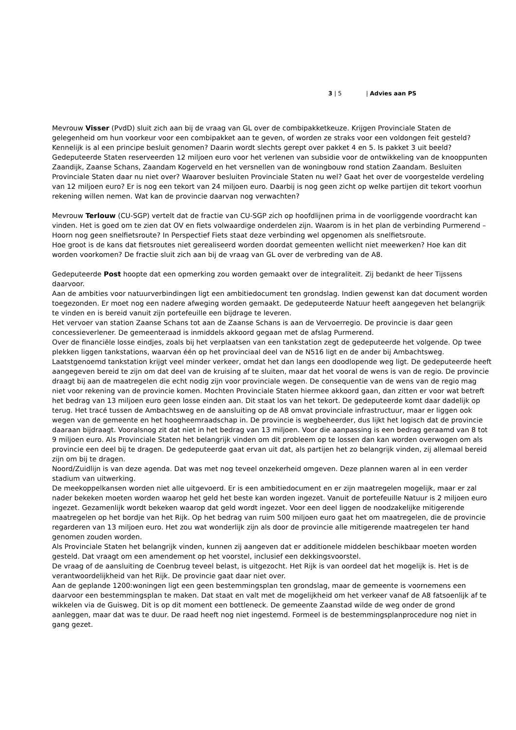3 | 5 | Advies aan PS
Mevrouw Visser (PvdD) sluit zich aan bij de vraag van GL over de combipakketkeuze. Krijgen Provinciale Staten de gelegenheid om hun voorkeur voor een combipakket aan te geven, of worden ze straks voor een voldongen feit gesteld? Kennelijk is al een principe besluit genomen? Daarin wordt slechts gerept over pakket 4 en 5. Is pakket 3 uit beeld?
Gedeputeerde Staten reserveerden 12 miljoen euro voor het verlenen van subsidie voor de ontwikkeling van de knooppunten Zaandijk, Zaanse Schans, Zaandam Kogerveld en het versnellen van de woningbouw rond station Zaandam. Besluiten Provinciale Staten daar nu niet over? Waarover besluiten Provinciale Staten nu wel? Gaat het over de voorgestelde verdeling van 12 miljoen euro? Er is nog een tekort van 24 miljoen euro. Daarbij is nog geen zicht op welke partijen dit tekort voorhun rekening willen nemen. Wat kan de provincie daarvan nog verwachten?
Mevrouw Terlouw (CU-SGP) vertelt dat de fractie van CU-SGP zich op hoofdlijnen prima in de voorliggende voordracht kan vinden. Het is goed om te zien dat OV en fiets volwaardige onderdelen zijn. Waarom is in het plan de verbinding Purmerend – Hoorn nog geen snelfietsroute? In Perspectief Fiets staat deze verbinding wel opgenomen als snelfietsroute.
Hoe groot is de kans dat fietsroutes niet gerealiseerd worden doordat gemeenten wellicht niet meewerken? Hoe kan dit worden voorkomen? De fractie sluit zich aan bij de vraag van GL over de verbreding van de A8.
Gedeputeerde Post hoopte dat een opmerking zou worden gemaakt over de integraliteit. Zij bedankt de heer Tijssens daarvoor.
Aan de ambities voor natuurverbindingen ligt een ambitiedocument ten grondslag. Indien gewenst kan dat document worden toegezonden. Er moet nog een nadere afweging worden gemaakt. De gedeputeerde Natuur heeft aangegeven het belangrijk te vinden en is bereid vanuit zijn portefeuille een bijdrage te leveren.
Het vervoer van station Zaanse Schans tot aan de Zaanse Schans is aan de Vervoerregio. De provincie is daar geen concessieverlener. De gemeenteraad is inmiddels akkoord gegaan met de afslag Purmerend.
Over de financiële losse eindjes, zoals bij het verplaatsen van een tankstation zegt de gedeputeerde het volgende. Op twee plekken liggen tankstations, waarvan één op het provinciaal deel van de N516 ligt en de ander bij Ambachtsweg. Laatstgenoemd tankstation krijgt veel minder verkeer, omdat het dan langs een doodlopende weg ligt. De gedeputeerde heeft aangegeven bereid te zijn om dat deel van de kruising af te sluiten, maar dat het vooral de wens is van de regio. De provincie draagt bij aan de maatregelen die echt nodig zijn voor provinciale wegen. De consequentie van de wens van de regio mag niet voor rekening van de provincie komen. Mochten Provinciale Staten hiermee akkoord gaan, dan zitten er voor wat betreft het bedrag van 13 miljoen euro geen losse einden aan. Dit staat los van het tekort. De gedeputeerde komt daar dadelijk op terug. Het tracé tussen de Ambachtsweg en de aansluiting op de A8 omvat provinciale infrastructuur, maar er liggen ook wegen van de gemeente en het hoogheemraadschap in. De provincie is wegbeheerder, dus lijkt het logisch dat de provincie daaraan bijdraagt. Vooralsnog zit dat niet in het bedrag van 13 miljoen. Voor die aanpassing is een bedrag geraamd van 8 tot 9 miljoen euro. Als Provinciale Staten het belangrijk vinden om dit probleem op te lossen dan kan worden overwogen om als provincie een deel bij te dragen. De gedeputeerde gaat ervan uit dat, als partijen het zo belangrijk vinden, zij allemaal bereid zijn om bij te dragen.
Noord/Zuidlijn is van deze agenda. Dat was met nog teveel onzekerheid omgeven. Deze plannen waren al in een verder stadium van uitwerking.
De meekoppelkansen worden niet alle uitgevoerd. Er is een ambitiedocument en er zijn maatregelen mogelijk, maar er zal nader bekeken moeten worden waarop het geld het beste kan worden ingezet. Vanuit de portefeuille Natuur is 2 miljoen euro ingezet. Gezamenlijk wordt bekeken waarop dat geld wordt ingezet. Voor een deel liggen de noodzakelijke mitigerende maatregelen op het bordje van het Rijk. Op het bedrag van ruim 500 miljoen euro gaat het om maatregelen, die de provincie regarderen van 13 miljoen euro. Het zou wat wonderlijk zijn als door de provincie alle mitigerende maatregelen ter hand genomen zouden worden.
Als Provinciale Staten het belangrijk vinden, kunnen zij aangeven dat er additionele middelen beschikbaar moeten worden gesteld. Dat vraagt om een amendement op het voorstel, inclusief een dekkingsvoorstel.
De vraag of de aansluiting de Coenbrug teveel belast, is uitgezocht. Het Rijk is van oordeel dat het mogelijk is. Het is de verantwoordelijkheid van het Rijk. De provincie gaat daar niet over.
Aan de geplande 1200:woningen ligt een geen bestemmingsplan ten grondslag, maar de gemeente is voornemens een daarvoor een bestemmingsplan te maken. Dat staat en valt met de mogelijkheid om het verkeer vanaf de A8 fatsoenlijk af te wikkelen via de Guisweg. Dit is op dit moment een bottleneck. De gemeente Zaanstad wilde de weg onder de grond aanleggen, maar dat was te duur. De raad heeft nog niet ingestemd. Formeel is de bestemmingsplanprocedure nog niet in gang gezet.